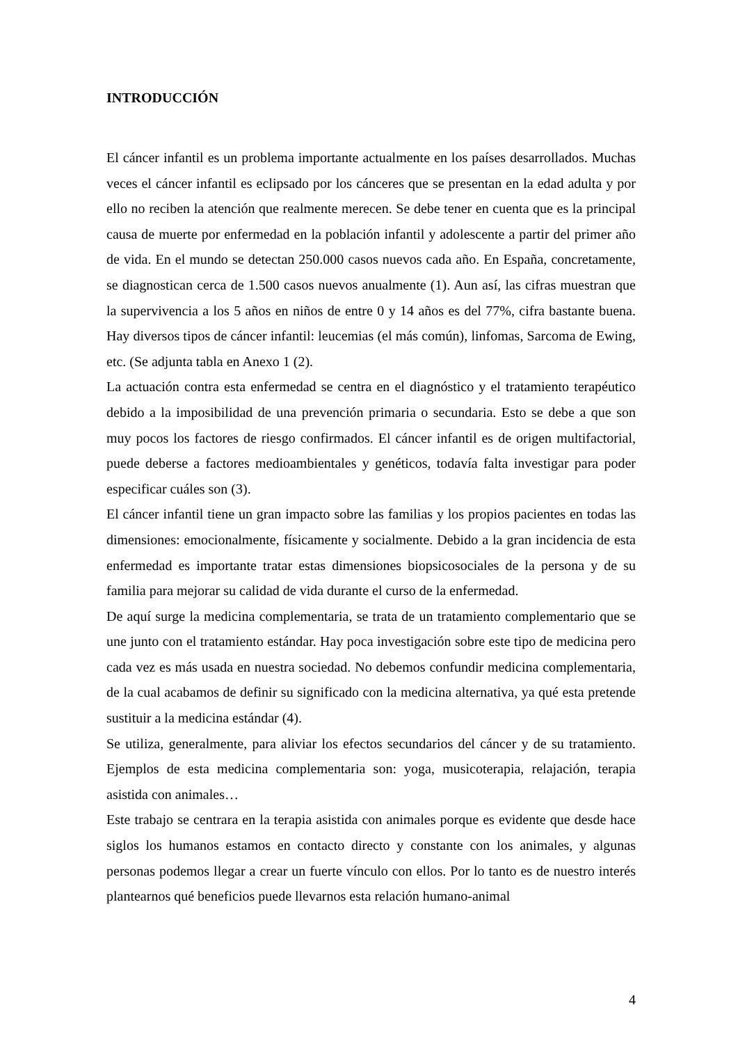INTRODUCCIÓN
El cáncer infantil es un problema importante actualmente en los países desarrollados. Muchas veces el cáncer infantil es eclipsado por los cánceres que se presentan en la edad adulta y por ello no reciben la atención que realmente merecen. Se debe tener en cuenta que es la principal causa de muerte por enfermedad en la población infantil y adolescente a partir del primer año de vida. En el mundo se detectan 250.000 casos nuevos cada año. En España, concretamente, se diagnostican cerca de 1.500 casos nuevos anualmente (1). Aun así, las cifras muestran que la supervivencia a los 5 años en niños de entre 0 y 14 años es del 77%, cifra bastante buena. Hay diversos tipos de cáncer infantil: leucemias (el más común), linfomas, Sarcoma de Ewing, etc. (Se adjunta tabla en Anexo 1 (2).
La actuación contra esta enfermedad se centra en el diagnóstico y el tratamiento terapéutico debido a la imposibilidad de una prevención primaria o secundaria. Esto se debe a que son muy pocos los factores de riesgo confirmados. El cáncer infantil es de origen multifactorial, puede deberse a factores medioambientales y genéticos, todavía falta investigar para poder especificar cuáles son (3).
El cáncer infantil tiene un gran impacto sobre las familias y los propios pacientes en todas las dimensiones: emocionalmente, físicamente y socialmente. Debido a la gran incidencia de esta enfermedad es importante tratar estas dimensiones biopsicosociales de la persona y de su familia para mejorar su calidad de vida durante el curso de la enfermedad.
De aquí surge la medicina complementaria, se trata de un tratamiento complementario que se une junto con el tratamiento estándar. Hay poca investigación sobre este tipo de medicina pero cada vez es más usada en nuestra sociedad. No debemos confundir medicina complementaria, de la cual acabamos de definir su significado con la medicina alternativa, ya qué esta pretende sustituir a la medicina estándar (4).
Se utiliza, generalmente, para aliviar los efectos secundarios del cáncer y de su tratamiento. Ejemplos de esta medicina complementaria son: yoga, musicoterapia, relajación, terapia asistida con animales…
Este trabajo se centrara en la terapia asistida con animales porque es evidente que desde hace siglos los humanos estamos en contacto directo y constante con los animales, y algunas personas podemos llegar a crear un fuerte vínculo con ellos. Por lo tanto es de nuestro interés plantearnos qué beneficios puede llevarnos esta relación humano-animal
4